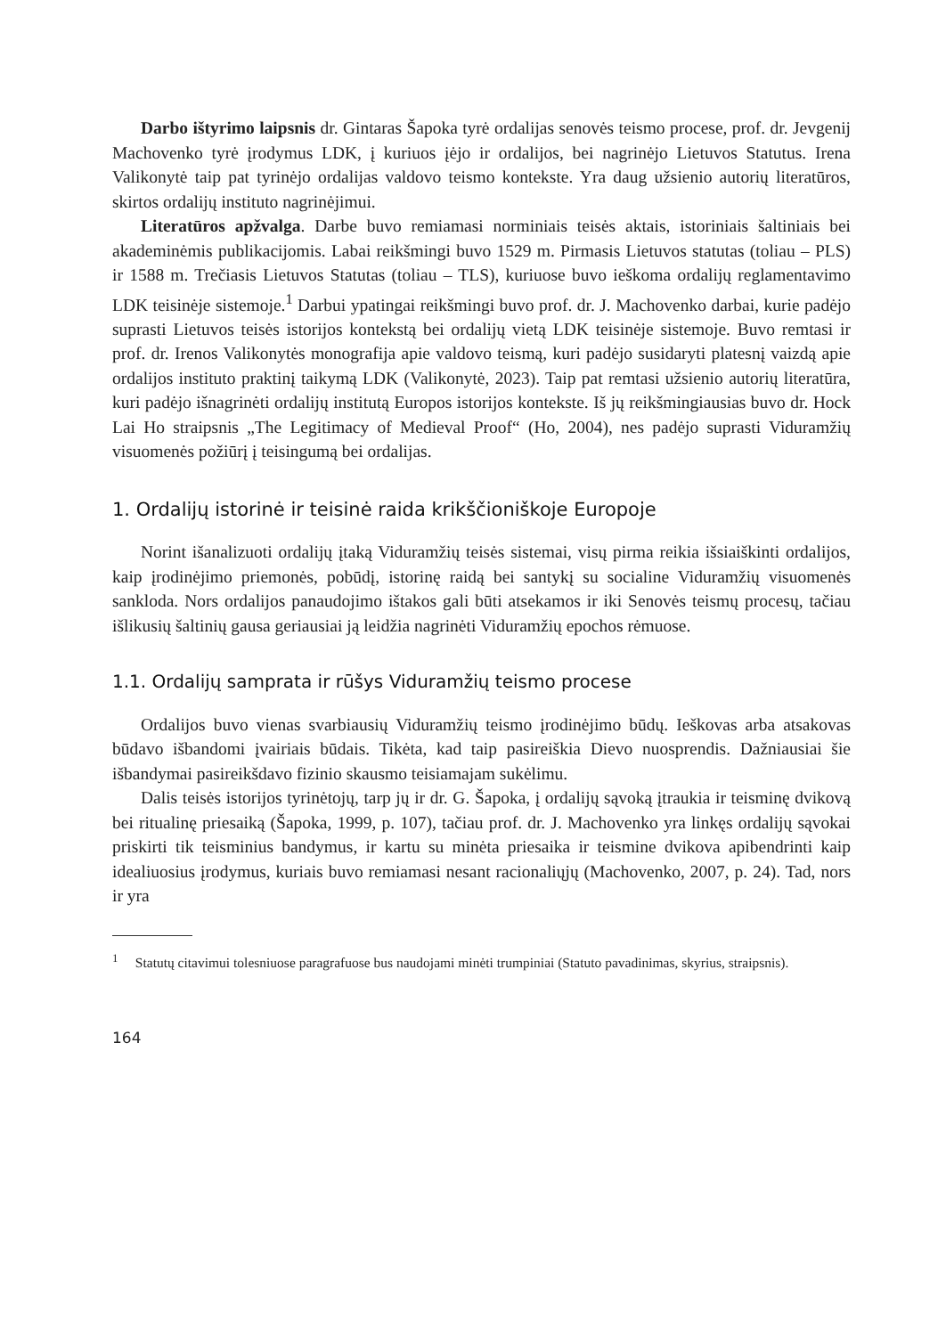Darbo ištyrimo laipsnis dr. Gintaras Šapoka tyrė ordalijas senovės teismo procese, prof. dr. Jevgenij Machovenko tyrė įrodymus LDK, į kuriuos įėjo ir ordalijos, bei nagrinėjo Lietuvos Statutus. Irena Valikonytė taip pat tyrinėjo ordalijas valdovo teismo kontekste. Yra daug užsienio autorių literatūros, skirtos ordalijų instituto nagrinėjimui.
Literatūros apžvalga. Darbe buvo remiamasi norminiais teisės aktais, istoriniais šaltiniais bei akademinėmis publikacijomis. Labai reikšmingi buvo 1529 m. Pirmasis Lietuvos statutas (toliau – PLS) ir 1588 m. Trečiasis Lietuvos Statutas (toliau – TLS), kuriuose buvo ieškoma ordalijų reglamentavimo LDK teisinėje sistemoje.<sup>1</sup> Darbui ypatingai reikšmingi buvo prof. dr. J. Machovenko darbai, kurie padėjo suprasti Lietuvos teisės istorijos kontekstą bei ordalijų vietą LDK teisinėje sistemoje. Buvo remtasi ir prof. dr. Irenos Valikonytės monografija apie valdovo teismą, kuri padėjo susidaryti platesnį vaizdą apie ordalijos instituto praktinį taikymą LDK (Valikonytė, 2023). Taip pat remtasi užsienio autorių literatūra, kuri padėjo išnagrinėti ordalijų institutą Europos istorijos kontekste. Iš jų reikšmingiausias buvo dr. Hock Lai Ho straipsnis „The Legitimacy of Medieval Proof“ (Ho, 2004), nes padėjo suprasti Viduramžių visuomenės požiūrį į teisingumą bei ordalijas.
1. Ordalijų istorinė ir teisinė raida krikščioniškoje Europoje
Norint išanalizuoti ordalijų įtaką Viduramžių teisės sistemai, visų pirma reikia išsiaiškinti ordalijos, kaip įrodinėjimo priemonės, pobūdį, istorinę raidą bei santykį su socialine Viduramžių visuomenės sankloda. Nors ordalijos panaudojimo ištakos gali būti atsekamos ir iki Senovės teismų procesų, tačiau išlikusių šaltinių gausa geriausiai ją leidžia nagrinėti Viduramžių epochos rėmuose.
1.1. Ordalijų samprata ir rūšys Viduramžių teismo procese
Ordalijos buvo vienas svarbiausių Viduramžių teismo įrodinėjimo būdų. Ieškovas arba atsakovas būdavo išbandomi įvairiais būdais. Tikėta, kad taip pasireiškia Dievo nuosprendis. Dažniausiai šie išbandymai pasireikšdavo fizinio skausmo teisiamajam sukėlimu.
Dalis teisės istorijos tyrinėtojų, tarp jų ir dr. G. Šapoka, į ordalijų sąvoką įtraukia ir teisminę dvikovą bei ritualinę priesaiką (Šapoka, 1999, p. 107), tačiau prof. dr. J. Machovenko yra linkęs ordalijų sąvokai priskirti tik teisminius bandymus, ir kartu su minėta priesaika ir teismine dvikova apibendrinti kaip idealiuosius įrodymus, kuriais buvo remiamasi nesant racionaliųjų (Machovenko, 2007, p. 24). Tad, nors ir yra
<sup>1</sup> Statutų citavimui tolesniuose paragrafuose bus naudojami minėti trumpiniai (Statuto pavadinimas, skyrius, straipsnis).
164